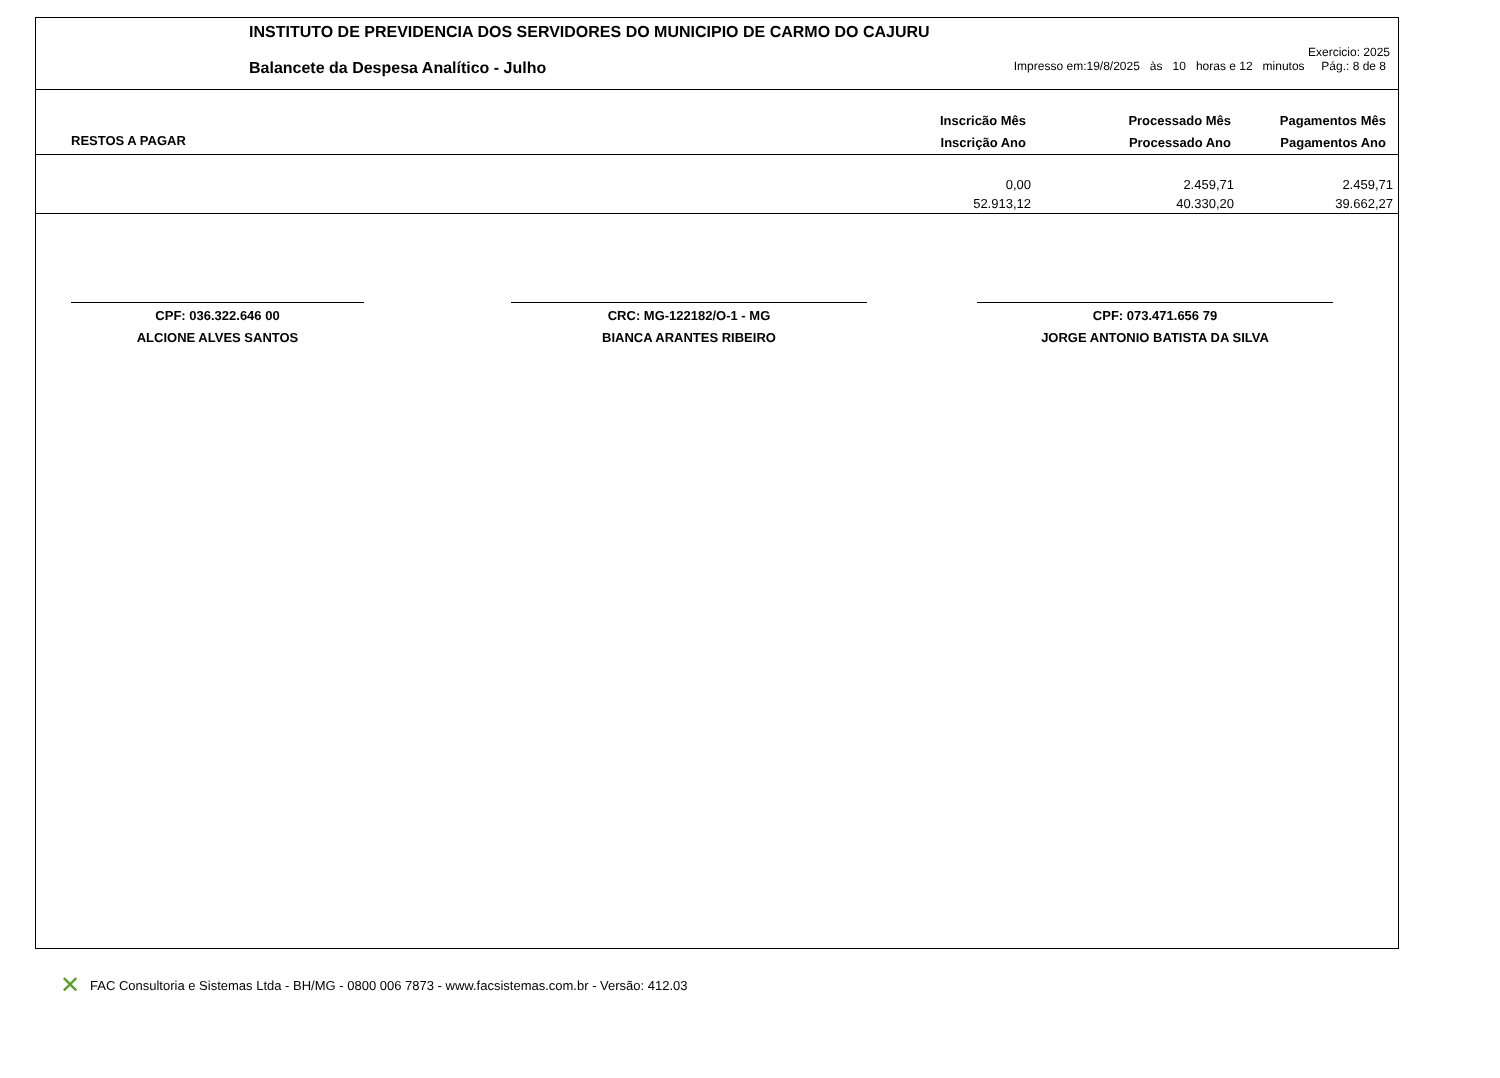INSTITUTO DE PREVIDENCIA DOS SERVIDORES DO MUNICIPIO DE CARMO DO CAJURU
Exercicio: 2025
Balancete da Despesa Analítico - Julho Impresso em:19/8/2025 às 10 horas e 12 minutos Pág.: 8 de 8
| | Inscricão Mês | Processado Mês | Pagamentos Mês |
| --- | --- | --- | --- |
| RESTOS A PAGAR | Inscrição Ano | Processado Ano | Pagamentos Ano |
| | 0,00 | 2.459,71 | 2.459,71 |
| | 52.913,12 | 40.330,20 | 39.662,27 |
CPF: 036.322.646 00
ALCIONE ALVES SANTOS
CRC: MG-122182/O-1 - MG
BIANCA ARANTES RIBEIRO
CPF: 073.471.656 79
JORGE ANTONIO BATISTA DA SILVA
✕ FAC Consultoria e Sistemas Ltda - BH/MG - 0800 006 7873 - www.facsistemas.com.br - Versão: 412.03